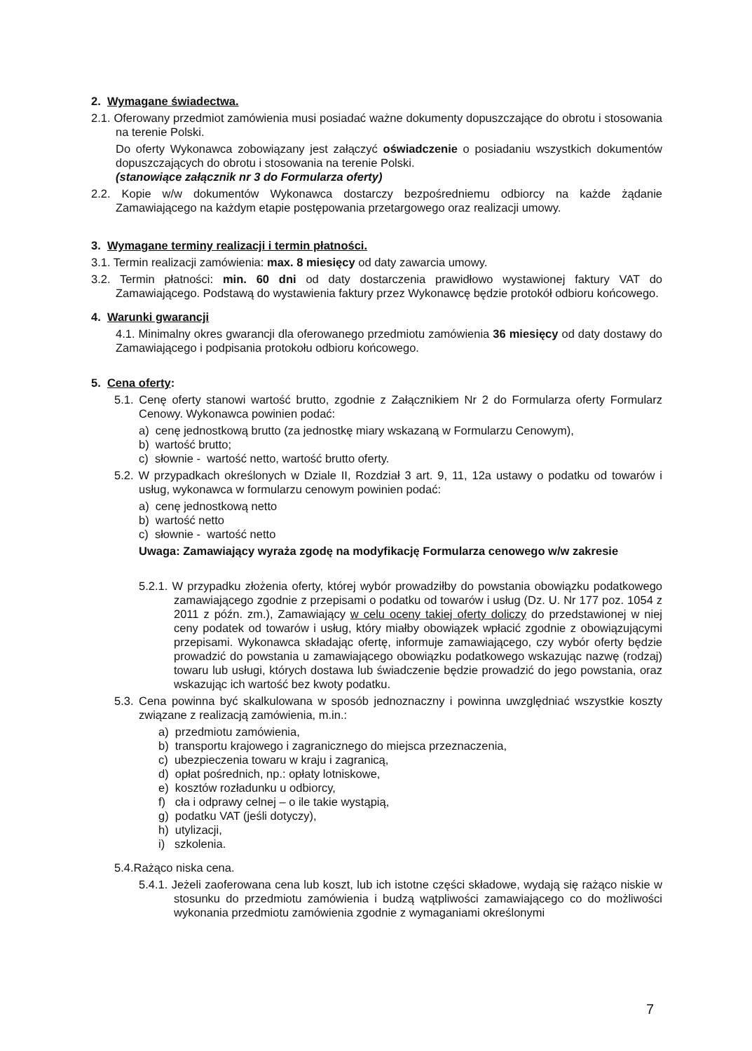2. Wymagane świadectwa.
2.1. Oferowany przedmiot zamówienia musi posiadać ważne dokumenty dopuszczające do obrotu i stosowania na terenie Polski.
Do oferty Wykonawca zobowiązany jest załączyć oświadczenie o posiadaniu wszystkich dokumentów dopuszczających do obrotu i stosowania na terenie Polski.
(stanowiące załącznik nr 3 do Formularza oferty)
2.2. Kopie w/w dokumentów Wykonawca dostarczy bezpośredniemu odbiorcy na każde żądanie Zamawiającego na każdym etapie postępowania przetargowego oraz realizacji umowy.
3. Wymagane terminy realizacji i termin płatności.
3.1. Termin realizacji zamówienia: max. 8 miesięcy od daty zawarcia umowy.
3.2. Termin płatności: min. 60 dni od daty dostarczenia prawidłowo wystawionej faktury VAT do Zamawiającego. Podstawą do wystawienia faktury przez Wykonawcę będzie protokół odbioru końcowego.
4. Warunki gwarancji
4.1. Minimalny okres gwarancji dla oferowanego przedmiotu zamówienia 36 miesięcy od daty dostawy do Zamawiającego i podpisania protokołu odbioru końcowego.
5. Cena oferty:
5.1. Cenę oferty stanowi wartość brutto, zgodnie z Załącznikiem Nr 2 do Formularza oferty Formularz Cenowy. Wykonawca powinien podać:
a) cenę jednostkową brutto (za jednostkę miary wskazaną w Formularzu Cenowym),
b) wartość brutto;
c) słownie - wartość netto, wartość brutto oferty.
5.2. W przypadkach określonych w Dziale II, Rozdział 3 art. 9, 11, 12a ustawy o podatku od towarów i usług, wykonawca w formularzu cenowym powinien podać:
a) cenę jednostkową netto
b) wartość netto
c) słownie - wartość netto
Uwaga: Zamawiający wyraża zgodę na modyfikację Formularza cenowego w/w zakresie
5.2.1. W przypadku złożenia oferty, której wybór prowadziłby do powstania obowiązku podatkowego zamawiającego zgodnie z przepisami o podatku od towarów i usług (Dz. U. Nr 177 poz. 1054 z 2011 z późn. zm.), Zamawiający w celu oceny takiej oferty doliczy do przedstawionej w niej ceny podatek od towarów i usług, który miałby obowiązek wpłacić zgodnie z obowiązującymi przepisami. Wykonawca składając ofertę, informuje zamawiającego, czy wybór oferty będzie prowadzić do powstania u zamawiającego obowiązku podatkowego wskazując nazwę (rodzaj) towaru lub usługi, których dostawa lub świadczenie będzie prowadzić do jego powstania, oraz wskazując ich wartość bez kwoty podatku.
5.3. Cena powinna być skalkulowana w sposób jednoznaczny i powinna uwzględniać wszystkie koszty związane z realizacją zamówienia, m.in.:
a) przedmiotu zamówienia,
b) transportu krajowego i zagranicznego do miejsca przeznaczenia,
c) ubezpieczenia towaru w kraju i zagranicą,
d) opłat pośrednich, np.: opłaty lotniskowe,
e) kosztów rozładunku u odbiorcy,
f) cła i odprawy celnej – o ile takie wystąpią,
g) podatku VAT (jeśli dotyczy),
h) utylizacji,
i) szkolenia.
5.4.Rażąco niska cena.
5.4.1. Jeżeli zaoferowana cena lub koszt, lub ich istotne części składowe, wydają się rażąco niskie w stosunku do przedmiotu zamówienia i budzą wątpliwości zamawiającego co do możliwości wykonania przedmiotu zamówienia zgodnie z wymaganiami określonymi
7